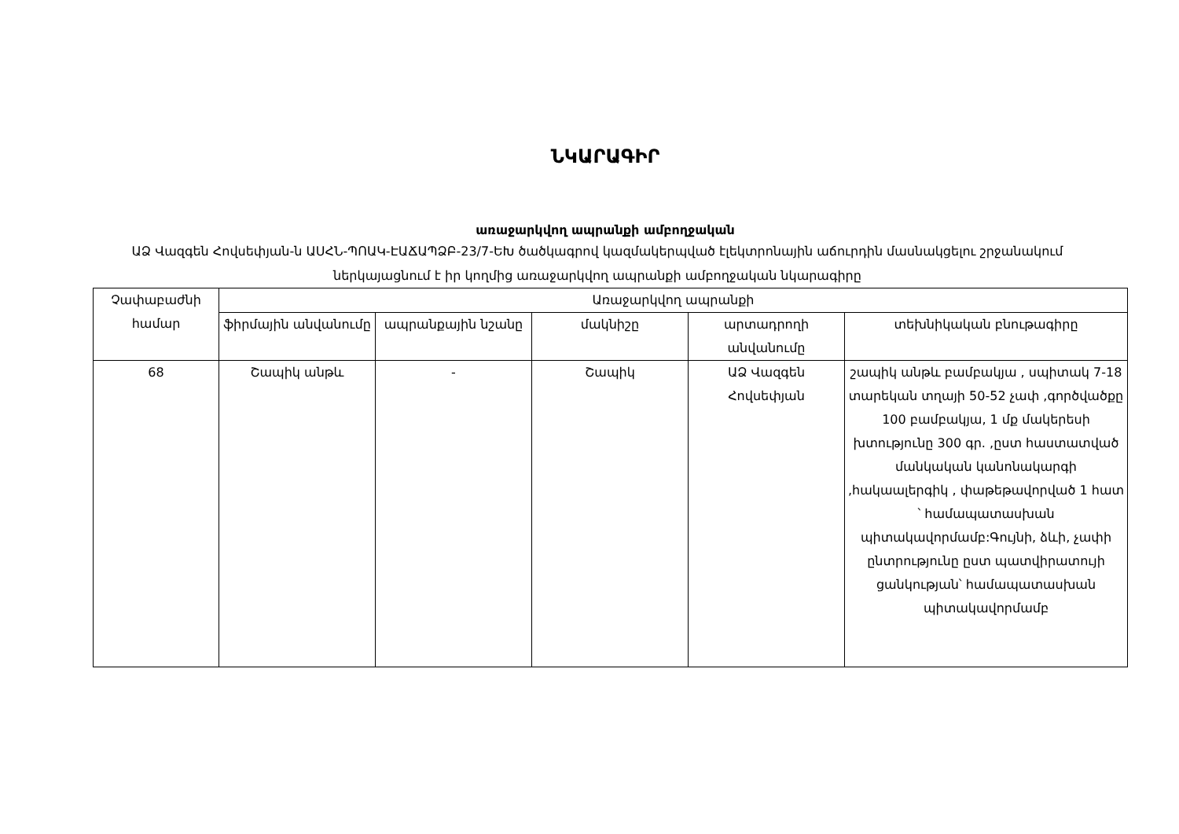ՆԿԱՐԱԳԻՐ
առաջարկվող ապրանքի ամբողջական
ԱՁ Վազգեն Հովսեփյան-ն ԱՍՀՆ-ՊՈԱԿ-ԷԱՃԱՊՁԲ-23/7-ԵԽ ծածկագրով կազմակերպված էլեկտրոնային աճուրդին մասնակցելու շրջանակում ներկայացնում է իր կողմից առաջարկվող ապրանքի ամբողջական նկարագիրը
| Չափաբաժնի համար | Առաջարկվող ապրանքի | | | | |
| --- | --- | --- | --- | --- | --- |
| | ֆիրմային անվանումը | ապրանքային նշանը | մակնիշը | արտադրողի անվանումը | տեխնիկական բնութագիրը |
| 68 | Շապիկ անթև | - | Շապիկ | ԱՁ Վազգեն Հովսեփյան | շապիկ անթև բամբակյա , սպիտակ 7-18 տարեկան տղայի 50-52 չափ ,գործվածքը 100 բամբակյա, 1 մք մակերեսի խտությունը 300 գր. ,ըստ հաստատված մանկական կանոնակարգի ,հակաալերգիկ , փաթեթավորված 1 հատ ՝ համապատասխան պիտակավորմամբ:Գույնի, ձևի, չափի ընտրությունը ըստ պատվիրատույի ցանկության՝ համապատասխան պիտակավորմամբ |